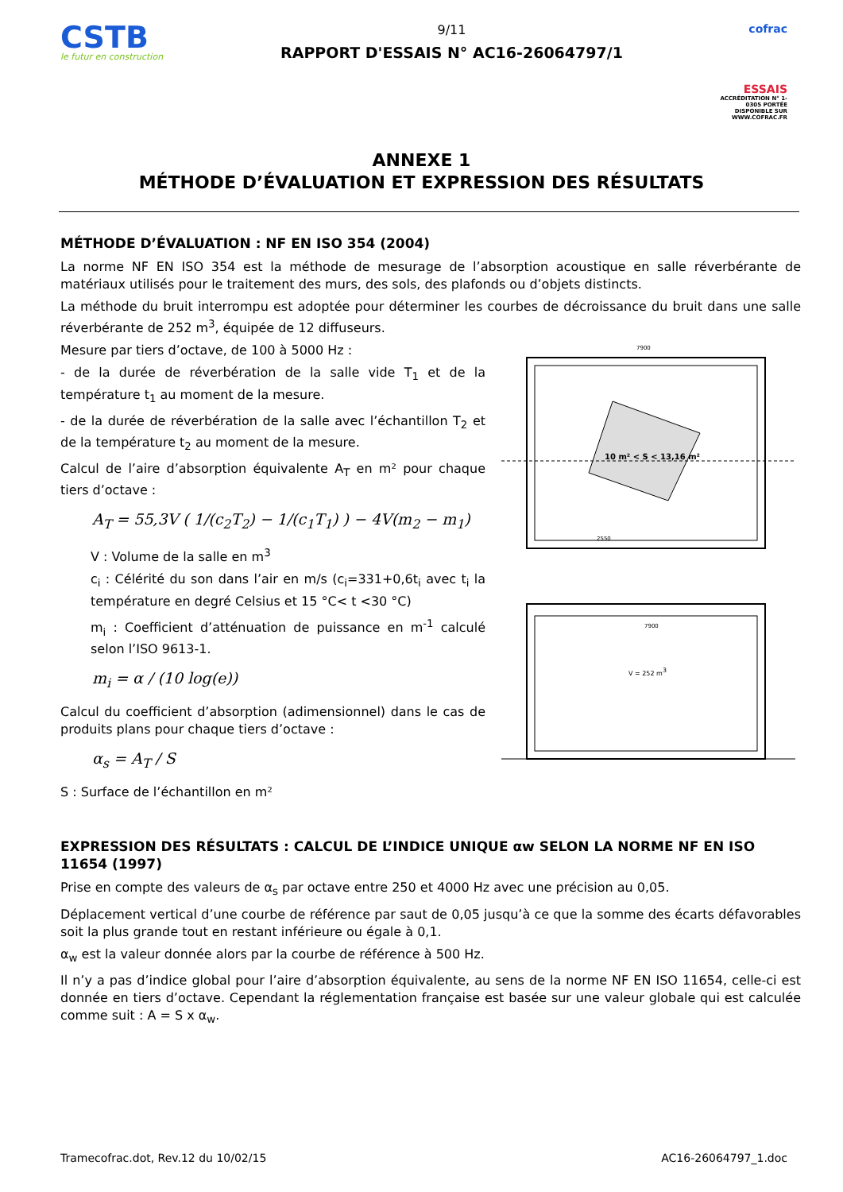CSTB
le futur en construction
9/11
RAPPORT D'ESSAIS N° AC16-26064797/1
cofrac
ESSAIS
ACCRÉDITATION N° 1-0305 PORTÉE DISPONIBLE SUR WWW.COFRAC.FR
ANNEXE 1
MÉTHODE D’ÉVALUATION ET EXPRESSION DES RÉSULTATS
MÉTHODE D’ÉVALUATION : NF EN ISO 354 (2004)
La norme NF EN ISO 354 est la méthode de mesurage de l’absorption acoustique en salle réverbérante de matériaux utilisés pour le traitement des murs, des sols, des plafonds ou d’objets distincts.
La méthode du bruit interrompu est adoptée pour déterminer les courbes de décroissance du bruit dans une salle réverbérante de 252 m<sup>3</sup>, équipée de 12 diffuseurs.
Mesure par tiers d’octave, de 100 à 5000 Hz :
- de la durée de réverbération de la salle vide T<sub>1</sub> et de la température t<sub>1</sub> au moment de la mesure.
- de la durée de réverbération de la salle avec l’échantillon T<sub>2</sub> et de la température t<sub>2</sub> au moment de la mesure.
Calcul de l’aire d’absorption équivalente A<sub>T</sub> en m² pour chaque tiers d’octave :
A<sub>T</sub> = 55,3V ( 1/(c<sub>2</sub>T<sub>2</sub>) − 1/(c<sub>1</sub>T<sub>1</sub>) ) − 4V(m<sub>2</sub> − m<sub>1</sub>)
V : Volume de la salle en m<sup>3</sup>
c<sub>i</sub> : Célérité du son dans l’air en m/s (c<sub>i</sub>=331+0,6t<sub>i</sub> avec t<sub>i</sub> la température en degré Celsius et 15 °C< t <30 °C)
m<sub>i</sub> : Coefficient d’atténuation de puissance en m<sup>-1</sup> calculé selon l’ISO 9613-1.
m<sub>i</sub> = α / (10 log(e))
Calcul du coefficient d’absorption (adimensionnel) dans le cas de produits plans pour chaque tiers d’octave :
α<sub>s</sub> = A<sub>T</sub> / S
S : Surface de l’échantillon en m²
10 m² < S < 13,16 m²
7900
2550
V = 252 m3
7900
EXPRESSION DES RÉSULTATS : CALCUL DE L’INDICE UNIQUE αw SELON LA NORME NF EN ISO 11654 (1997)
Prise en compte des valeurs de α<sub>s</sub> par octave entre 250 et 4000 Hz avec une précision au 0,05.
Déplacement vertical d’une courbe de référence par saut de 0,05 jusqu’à ce que la somme des écarts défavorables soit la plus grande tout en restant inférieure ou égale à 0,1.
α<sub>w</sub> est la valeur donnée alors par la courbe de référence à 500 Hz.
Il n’y a pas d’indice global pour l’aire d’absorption équivalente, au sens de la norme NF EN ISO 11654, celle-ci est donnée en tiers d’octave. Cependant la réglementation française est basée sur une valeur globale qui est calculée comme suit : A = S x α<sub>w</sub>.
Tramecofrac.dot, Rev.12 du 10/02/15 AC16-26064797_1.doc